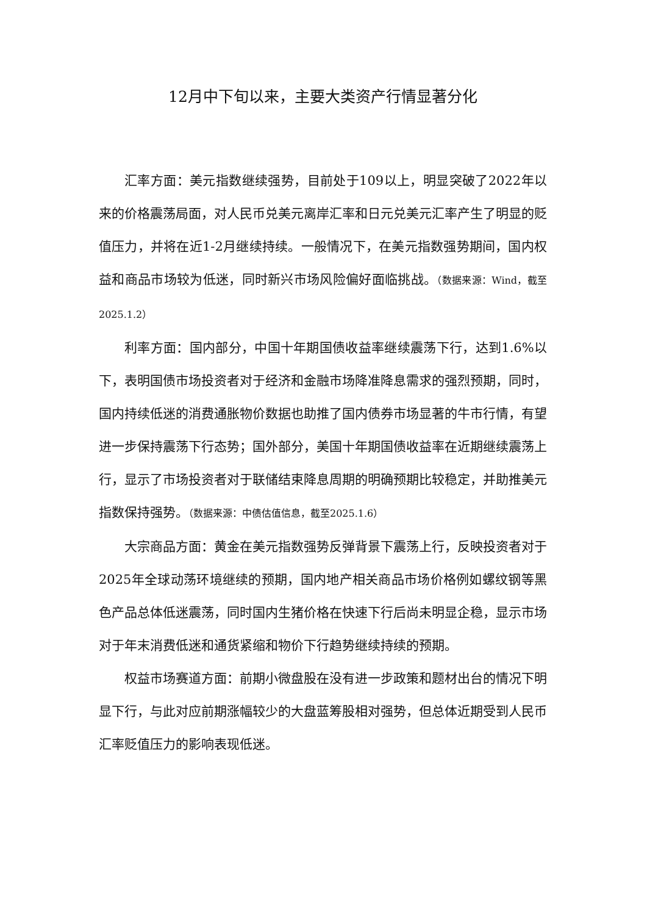12月中下旬以来，主要大类资产行情显著分化
汇率方面：美元指数继续强势，目前处于109以上，明显突破了2022年以来的价格震荡局面，对人民币兑美元离岸汇率和日元兑美元汇率产生了明显的贬值压力，并将在近1-2月继续持续。一般情况下，在美元指数强势期间，国内权益和商品市场较为低迷，同时新兴市场风险偏好面临挑战。（数据来源：Wind，截至2025.1.2）
利率方面：国内部分，中国十年期国债收益率继续震荡下行，达到1.6%以下，表明国债市场投资者对于经济和金融市场降准降息需求的强烈预期，同时，国内持续低迷的消费通胀物价数据也助推了国内债券市场显著的牛市行情，有望进一步保持震荡下行态势；国外部分，美国十年期国债收益率在近期继续震荡上行，显示了市场投资者对于联储结束降息周期的明确预期比较稳定，并助推美元指数保持强势。（数据来源：中债估值信息，截至2025.1.6）
大宗商品方面：黄金在美元指数强势反弹背景下震荡上行，反映投资者对于2025年全球动荡环境继续的预期，国内地产相关商品市场价格例如螺纹钢等黑色产品总体低迷震荡，同时国内生猪价格在快速下行后尚未明显企稳，显示市场对于年末消费低迷和通货紧缩和物价下行趋势继续持续的预期。
权益市场赛道方面：前期小微盘股在没有进一步政策和题材出台的情况下明显下行，与此对应前期涨幅较少的大盘蓝筹股相对强势，但总体近期受到人民币汇率贬值压力的影响表现低迷。